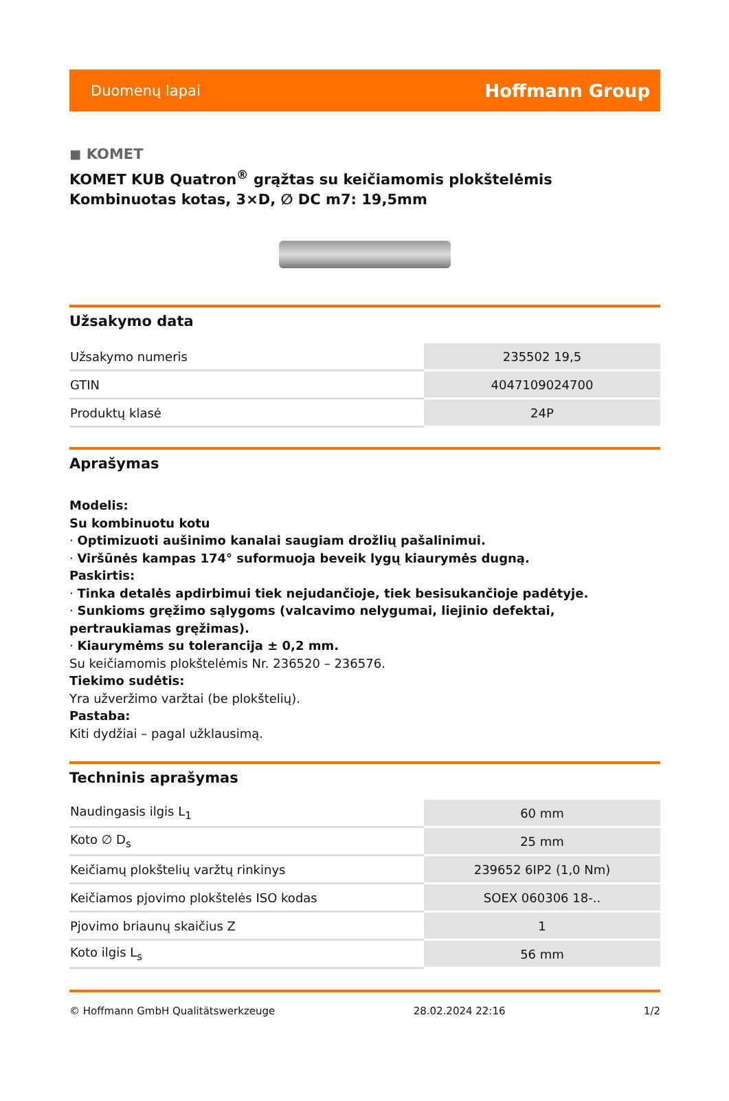Duomenų lapai Hoffmann Group
◼ KOMET
KOMET KUB Quatron<sup>®</sup> grąžtas su keičiamomis plokštelėmis Kombinuotas kotas, 3×D, ∅ DC m7: 19,5mm
Užsakymo data
| Užsakymo numeris | 235502 19,5 |
| GTIN | 4047109024700 |
| Produktų klasė | 24P |
Aprašymas
Modelis:
Su kombinuotu kotu
· Optimizuoti aušinimo kanalai saugiam drožlių pašalinimui.
· Viršūnės kampas 174° suformuoja beveik lygų kiaurymės dugną.
Paskirtis:
· Tinka detalės apdirbimui tiek nejudančioje, tiek besisukančioje padėtyje.
· Sunkioms gręžimo sąlygoms (valcavimo nelygumai, liejinio defektai, pertraukiamas gręžimas).
· Kiaurymėms su tolerancija ± 0,2 mm.
Su keičiamomis plokštelėmis Nr. 236520 – 236576.
Tiekimo sudėtis:
Yra užveržimo varžtai (be plokštelių).
Pastaba:
Kiti dydžiai – pagal užklausimą.
Techninis aprašymas
| Naudingasis ilgis L<sub>1</sub> | 60 mm |
| Koto ∅ D<sub>s</sub> | 25 mm |
| Keičiamų plokštelių varžtų rinkinys | 239652 6IP2 (1,0 Nm) |
| Keičiamos pjovimo plokštelės ISO kodas | SOEX 060306 18-.. |
| Pjovimo briaunų skaičius Z | 1 |
| Koto ilgis L<sub>s</sub> | 56 mm |
© Hoffmann GmbH Qualitätswerkzeuge 28.02.2024 22:16 1/2